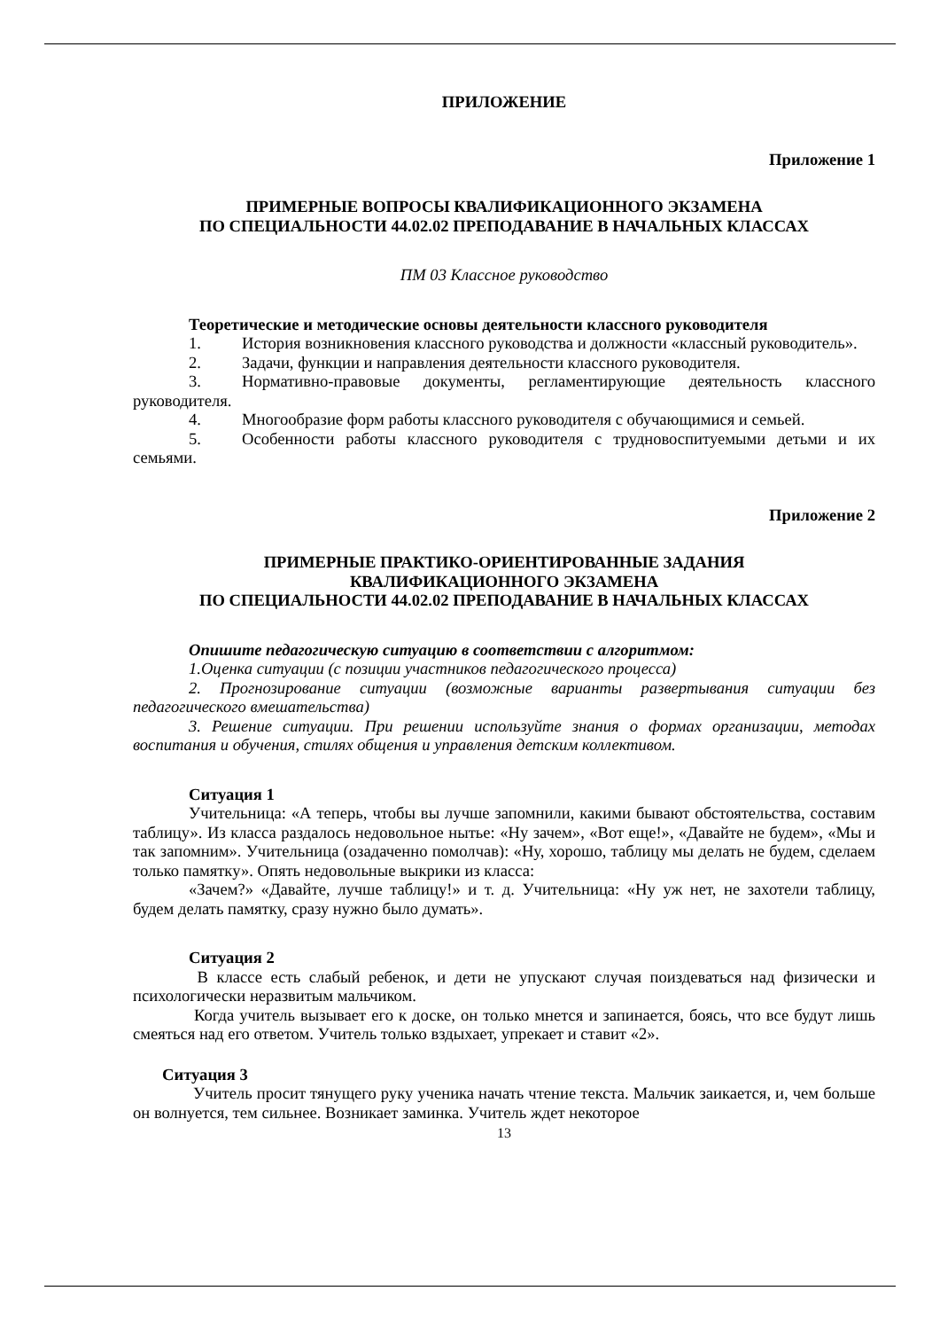ПРИЛОЖЕНИЕ
Приложение 1
ПРИМЕРНЫЕ ВОПРОСЫ КВАЛИФИКАЦИОННОГО ЭКЗАМЕНА
ПО СПЕЦИАЛЬНОСТИ 44.02.02 ПРЕПОДАВАНИЕ В НАЧАЛЬНЫХ КЛАССАХ
ПМ 03 Классное руководство
Теоретические и методические основы деятельности классного руководителя
1. История возникновения классного руководства и должности «классный руководитель».
2. Задачи, функции и направления деятельности классного руководителя.
3. Нормативно-правовые документы, регламентирующие деятельность классного руководителя.
4. Многообразие форм работы классного руководителя с обучающимися и семьей.
5. Особенности работы классного руководителя с трудновоспитуемыми детьми и их семьями.
Приложение 2
ПРИМЕРНЫЕ ПРАКТИКО-ОРИЕНТИРОВАННЫЕ ЗАДАНИЯ
КВАЛИФИКАЦИОННОГО ЭКЗАМЕНА
ПО СПЕЦИАЛЬНОСТИ 44.02.02 ПРЕПОДАВАНИЕ В НАЧАЛЬНЫХ КЛАССАХ
Опишите педагогическую ситуацию в соответствии с алгоритмом:
1.Оценка ситуации (с позиции участников педагогического процесса)
2. Прогнозирование ситуации (возможные варианты развертывания ситуации без педагогического вмешательства)
3. Решение ситуации. При решении используйте знания о формах организации, методах воспитания и обучения, стилях общения и управления детским коллективом.
Ситуация 1
Учительница: «А теперь, чтобы вы лучше запомнили, какими бывают обстоятельства, составим таблицу». Из класса раздалось недовольное нытье: «Ну зачем», «Вот еще!», «Давайте не будем», «Мы и так запомним». Учительница (озадаченно помолчав): «Ну, хорошо, таблицу мы делать не будем, сделаем только памятку». Опять недовольные выкрики из класса:
«Зачем?» «Давайте, лучше таблицу!» и т. д. Учительница: «Ну уж нет, не захотели таблицу, будем делать памятку, сразу нужно было думать».
Ситуация 2
В классе есть слабый ребенок, и дети не упускают случая поиздеваться над физически и психологически неразвитым мальчиком.
Когда учитель вызывает его к доске, он только мнется и запинается, боясь, что все будут лишь смеяться над его ответом. Учитель только вздыхает, упрекает и ставит «2».
Ситуация 3
Учитель просит тянущего руку ученика начать чтение текста. Мальчик заикается, и, чем больше он волнуется, тем сильнее. Возникает заминка. Учитель ждет некоторое
13